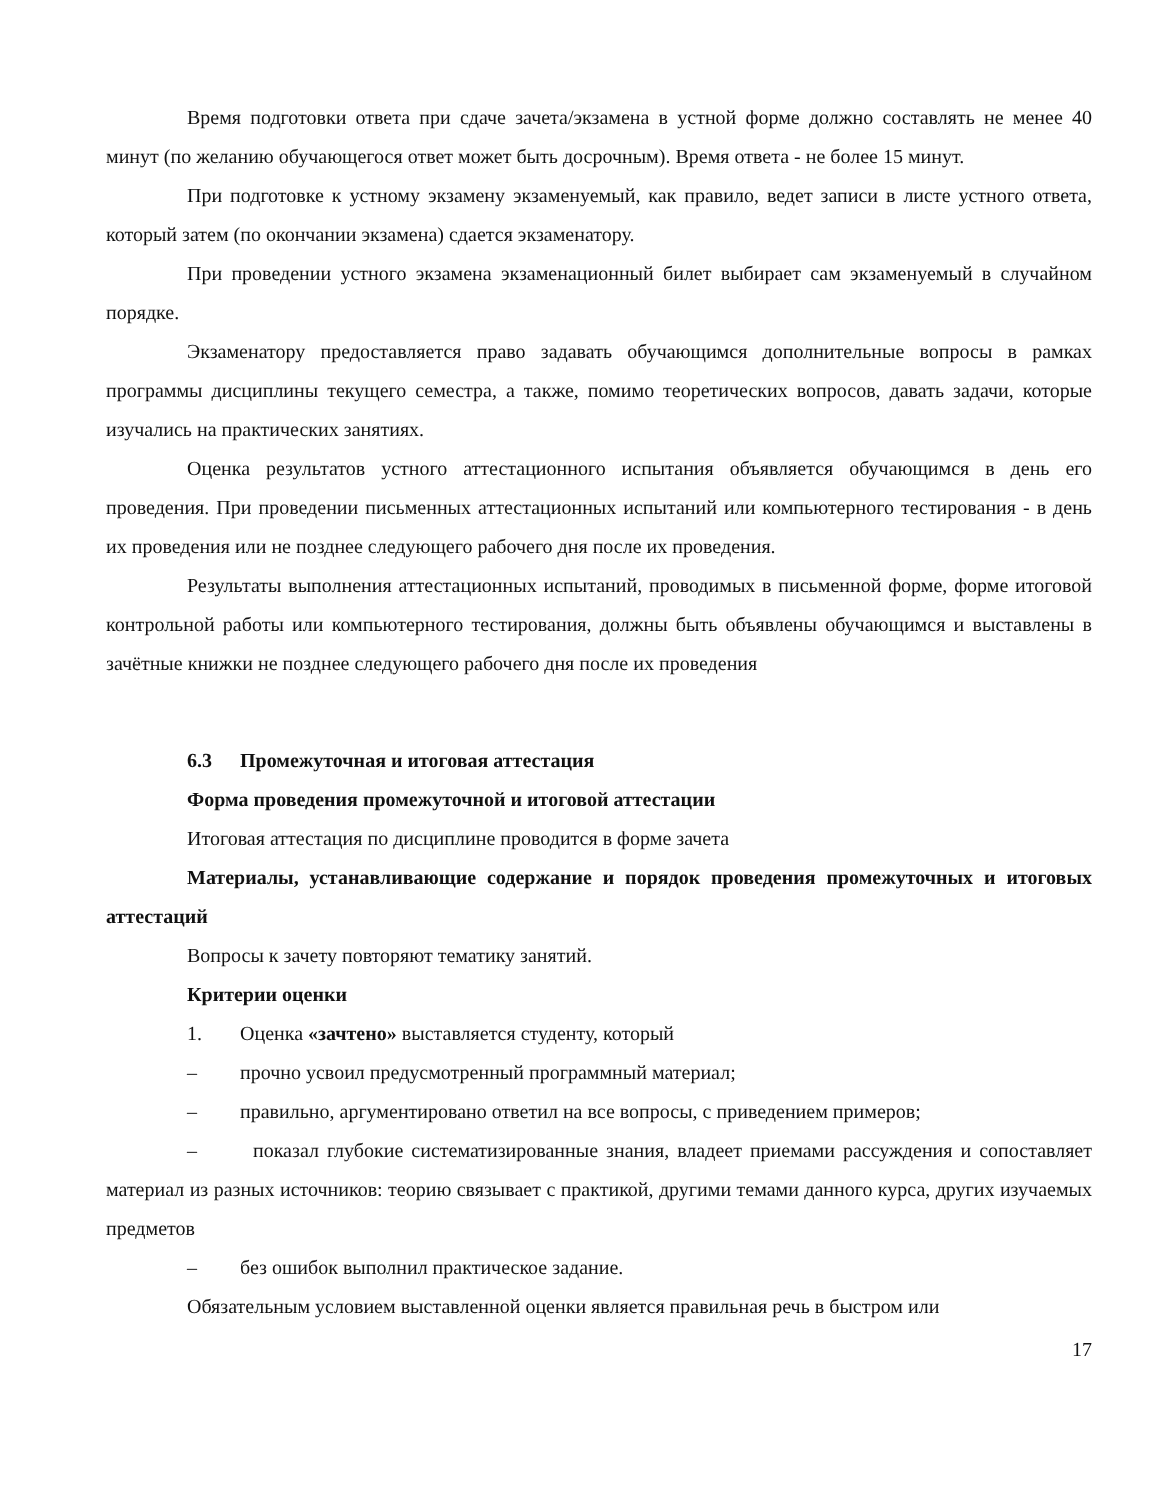Время подготовки ответа при сдаче зачета/экзамена в устной форме должно составлять не менее 40 минут (по желанию обучающегося ответ может быть досрочным). Время ответа - не более 15 минут.
При подготовке к устному экзамену экзаменуемый, как правило, ведет записи в листе устного ответа, который затем (по окончании экзамена) сдается экзаменатору.
При проведении устного экзамена экзаменационный билет выбирает сам экзаменуемый в случайном порядке.
Экзаменатору предоставляется право задавать обучающимся дополнительные вопросы в рамках программы дисциплины текущего семестра, а также, помимо теоретических вопросов, давать задачи, которые изучались на практических занятиях.
Оценка результатов устного аттестационного испытания объявляется обучающимся в день его проведения. При проведении письменных аттестационных испытаний или компьютерного тестирования - в день их проведения или не позднее следующего рабочего дня после их проведения.
Результаты выполнения аттестационных испытаний, проводимых в письменной форме, форме итоговой контрольной работы или компьютерного тестирования, должны быть объявлены обучающимся и выставлены в зачётные книжки не позднее следующего рабочего дня после их проведения
6.3 Промежуточная и итоговая аттестация
Форма проведения промежуточной и итоговой аттестации
Итоговая аттестация по дисциплине проводится в форме зачета
Материалы, устанавливающие содержание и порядок проведения промежуточных и итоговых аттестаций
Вопросы к зачету повторяют тематику занятий.
Критерии оценки
1. Оценка «зачтено» выставляется студенту, который
– прочно усвоил предусмотренный программный материал;
– правильно, аргументировано ответил на все вопросы, с приведением примеров;
– показал глубокие систематизированные знания, владеет приемами рассуждения и сопоставляет материал из разных источников: теорию связывает с практикой, другими темами данного курса, других изучаемых предметов
– без ошибок выполнил практическое задание.
Обязательным условием выставленной оценки является правильная речь в быстром или
17